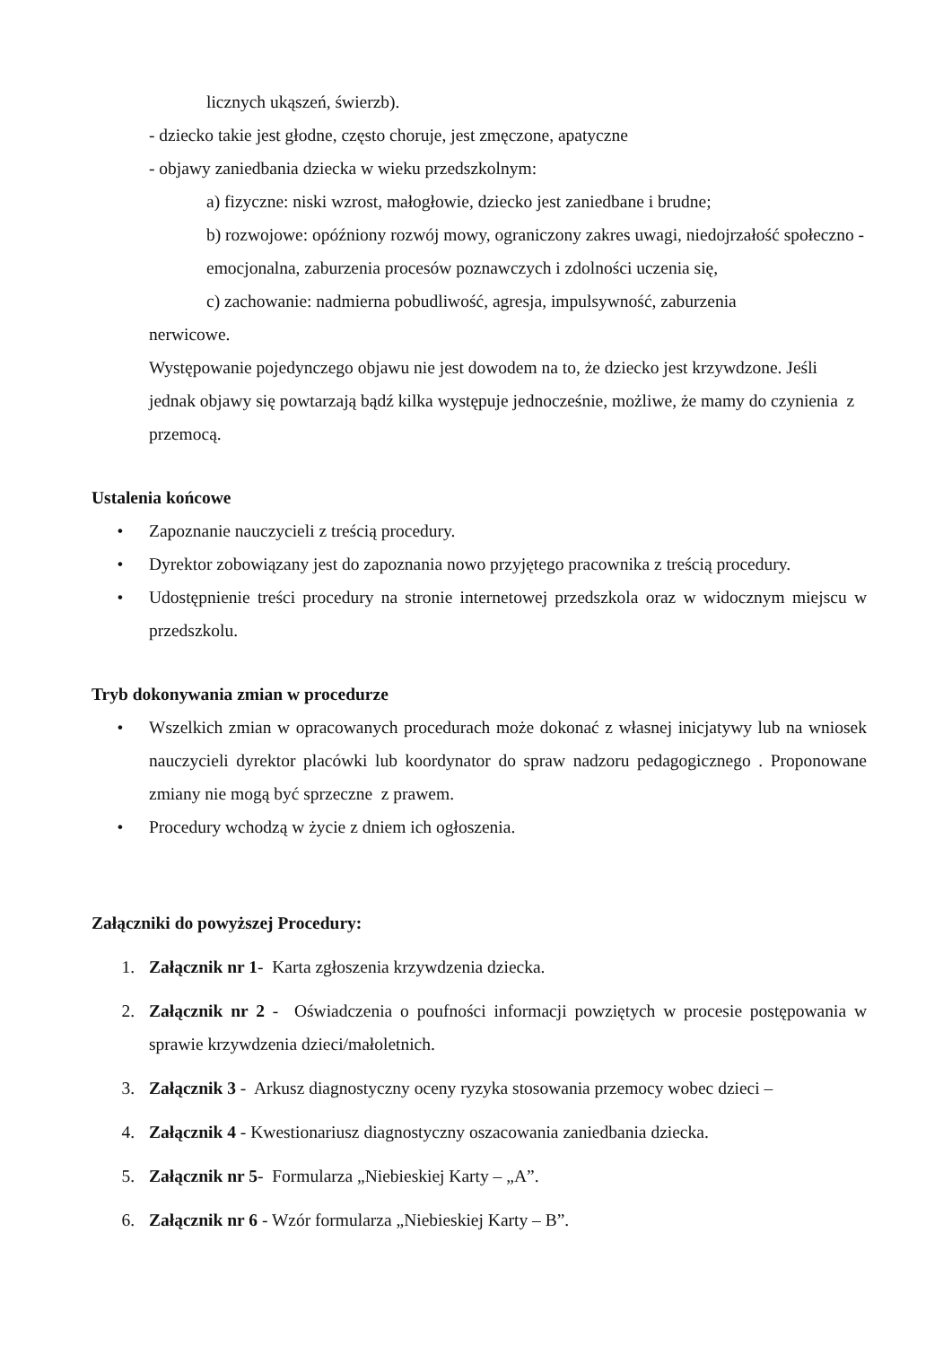licznych ukąszeń, świerzb).
- dziecko takie jest głodne, często choruje, jest zmęczone, apatyczne
- objawy zaniedbania dziecka w wieku przedszkolnym:
a) fizyczne: niski wzrost, małogłowie, dziecko jest zaniedbane i brudne;
b) rozwojowe: opóźniony rozwój mowy, ograniczony zakres uwagi, niedojrzałość społeczno - emocjonalna, zaburzenia procesów poznawczych i zdolności uczenia się,
c) zachowanie: nadmierna pobudliwość, agresja, impulsywność, zaburzenia
nerwicowe.
Występowanie pojedynczego objawu nie jest dowodem na to, że dziecko jest krzywdzone. Jeśli jednak objawy się powtarzają bądź kilka występuje jednocześnie, możliwe, że mamy do czynienia z przemocą.
Ustalenia końcowe
• Zapoznanie nauczycieli z treścią procedury.
• Dyrektor zobowiązany jest do zapoznania nowo przyjętego pracownika z treścią procedury.
• Udostępnienie treści procedury na stronie internetowej przedszkola oraz w widocznym miejscu w przedszkolu.
Tryb dokonywania zmian w procedurze
• Wszelkich zmian w opracowanych procedurach może dokonać z własnej inicjatywy lub na wniosek nauczycieli dyrektor placówki lub koordynator do spraw nadzoru pedagogicznego . Proponowane zmiany nie mogą być sprzeczne z prawem.
• Procedury wchodzą w życie z dniem ich ogłoszenia.
Załączniki do powyższej Procedury:
1. Załącznik nr 1- Karta zgłoszenia krzywdzenia dziecka.
2. Załącznik nr 2 - Oświadczenia o poufności informacji powziętych w procesie postępowania w sprawie krzywdzenia dzieci/małoletnich.
3. Załącznik 3 - Arkusz diagnostyczny oceny ryzyka stosowania przemocy wobec dzieci –
4. Załącznik 4 - Kwestionariusz diagnostyczny oszacowania zaniedbania dziecka.
5. Załącznik nr 5- Formularza „Niebieskiej Karty – „A”.
6. Załącznik nr 6 - Wzór formularza „Niebieskiej Karty – B”.